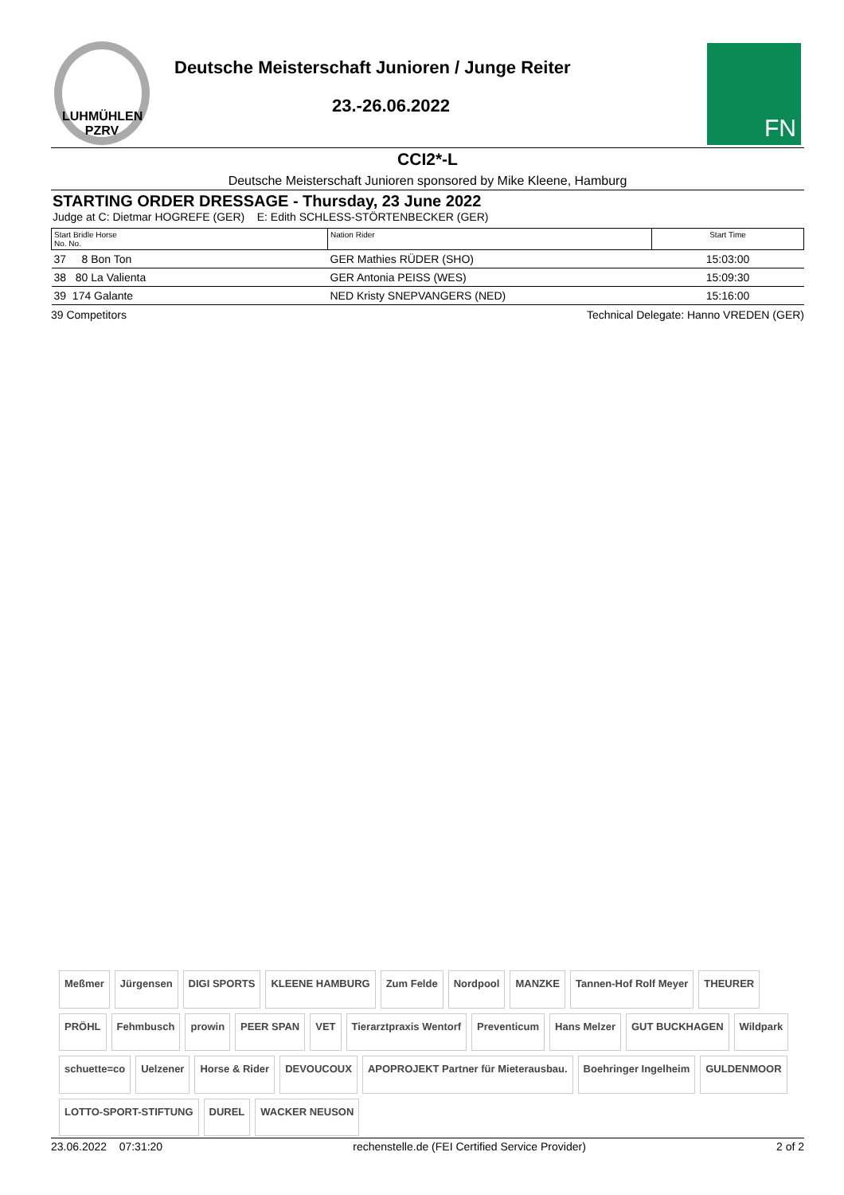LUHMÜHLEN PZRV
Deutsche Meisterschaft Junioren / Junge Reiter
23.-26.06.2022
FN
CCI2*-L
Deutsche Meisterschaft Junioren sponsored by Mike Kleene, Hamburg
STARTING ORDER DRESSAGE - Thursday, 23 June 2022
Judge at C: Dietmar HOGREFE (GER) E: Edith SCHLESS-STÖRTENBECKER (GER)
| Start Bridle Horse No. No. | Nation Rider | Start Time |
| --- | --- | --- |
| 37 8 Bon Ton | GER Mathies RÜDER (SHO) | 15:03:00 |
| 38 80 La Valienta | GER Antonia PEISS (WES) | 15:09:30 |
| 39 174 Galante | NED Kristy SNEPVANGERS (NED) | 15:16:00 |
39 Competitors Technical Delegate: Hanno VREDEN (GER)
Meßmer Jürgensen DIGI SPORTS KLEENE HAMBURG Zum Felde Nordpool MANZKE Tannen-Hof Rolf Meyer THEURER PRÖHL Fehmbusch prowin PEER SPAN VET Tierarztpraxis Wentorf Preventicum Hans Melzer GUT BUCKHAGEN Wildpark schuette=co Uelzener Horse & Rider DEVOUCOUX APOPROJEKT Partner für Mieterausbau. Boehringer Ingelheim GULDENMOOR LOTTO-SPORT-STIFTUNG DUREL WACKER NEUSON
23.06.2022 07:31:20 rechenstelle.de (FEI Certified Service Provider) 2 of 2